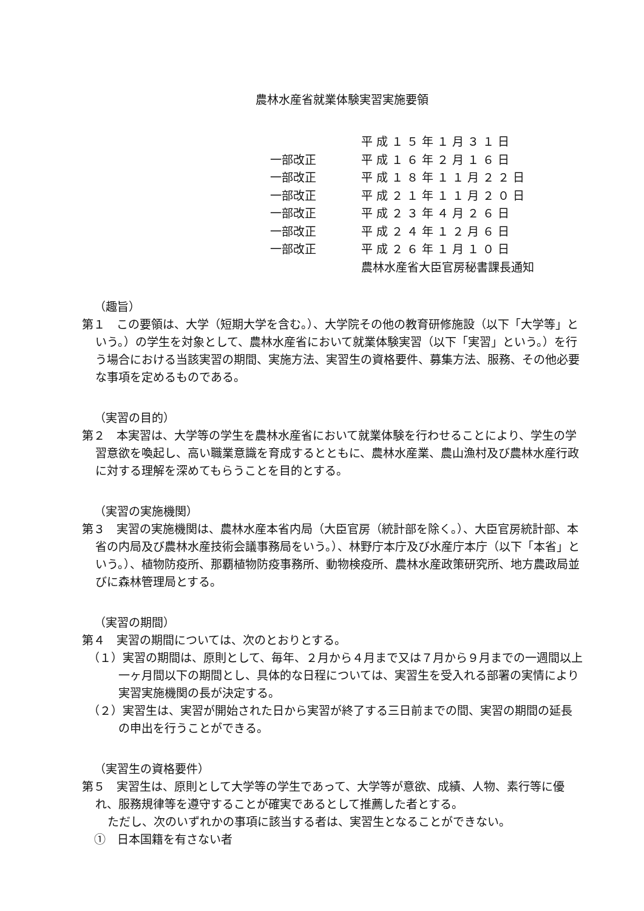農林水産省就業体験実習実施要領
| | 平 成 １ ５ 年 １ 月 ３ １ 日 |
| 一部改正 | 平 成 １ ６ 年 ２ 月 １ ６ 日 |
| 一部改正 | 平 成 １ ８ 年 １ １ 月 ２ ２ 日 |
| 一部改正 | 平 成 ２ １ 年 １ １ 月 ２ ０ 日 |
| 一部改正 | 平 成 ２ ３ 年 ４ 月 ２ ６ 日 |
| 一部改正 | 平 成 ２ ４ 年 １ ２ 月 ６ 日 |
| 一部改正 | 平 成 ２ ６ 年 １ 月 １ ０ 日 |
| | 農林水産省大臣官房秘書課長通知 |
（趣旨）
第１　この要領は、大学（短期大学を含む。）、大学院その他の教育研修施設（以下「大学等」という。）の学生を対象として、農林水産省において就業体験実習（以下「実習」という。）を行う場合における当該実習の期間、実施方法、実習生の資格要件、募集方法、服務、その他必要な事項を定めるものである。
（実習の目的）
第２　本実習は、大学等の学生を農林水産省において就業体験を行わせることにより、学生の学習意欲を喚起し、高い職業意識を育成するとともに、農林水産業、農山漁村及び農林水産行政に対する理解を深めてもらうことを目的とする。
（実習の実施機関）
第３　実習の実施機関は、農林水産本省内局（大臣官房（統計部を除く。）、大臣官房統計部、本省の内局及び農林水産技術会議事務局をいう。）、林野庁本庁及び水産庁本庁（以下「本省」という。）、植物防疫所、那覇植物防疫事務所、動物検疫所、農林水産政策研究所、地方農政局並びに森林管理局とする。
（実習の期間）
第４　実習の期間については、次のとおりとする。
（１）実習の期間は、原則として、毎年、２月から４月まで又は７月から９月までの一週間以上一ヶ月間以下の期間とし、具体的な日程については、実習生を受入れる部署の実情により実習実施機関の長が決定する。
（２）実習生は、実習が開始された日から実習が終了する三日前までの間、実習の期間の延長の申出を行うことができる。
（実習生の資格要件）
第５　実習生は、原則として大学等の学生であって、大学等が意欲、成績、人物、素行等に優れ、服務規律等を遵守することが確実であるとして推薦した者とする。
ただし、次のいずれかの事項に該当する者は、実習生となることができない。
①　日本国籍を有さない者